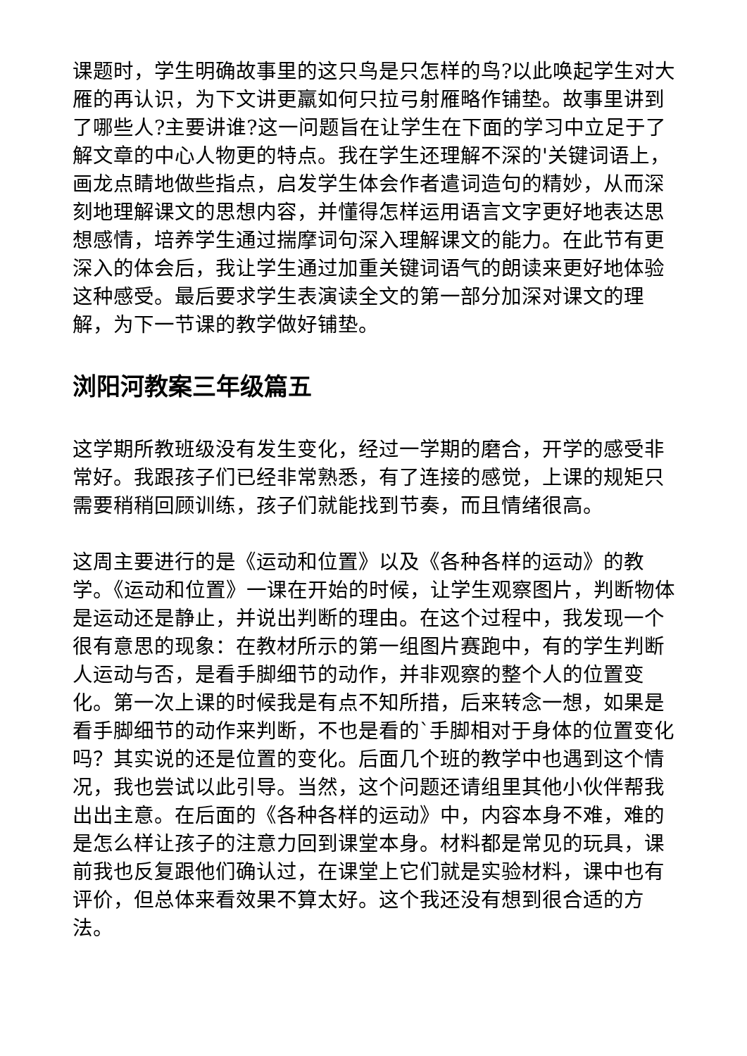课题时，学生明确故事里的这只鸟是只怎样的鸟?以此唤起学生对大雁的再认识，为下文讲更羸如何只拉弓射雁略作铺垫。故事里讲到了哪些人?主要讲谁?这一问题旨在让学生在下面的学习中立足于了解文章的中心人物更的特点。我在学生还理解不深的'关键词语上，画龙点睛地做些指点，启发学生体会作者遣词造句的精妙，从而深刻地理解课文的思想内容，并懂得怎样运用语言文字更好地表达思想感情，培养学生通过揣摩词句深入理解课文的能力。在此节有更深入的体会后，我让学生通过加重关键词语气的朗读来更好地体验这种感受。最后要求学生表演读全文的第一部分加深对课文的理解，为下一节课的教学做好铺垫。
浏阳河教案三年级篇五
这学期所教班级没有发生变化，经过一学期的磨合，开学的感受非常好。我跟孩子们已经非常熟悉，有了连接的感觉，上课的规矩只需要稍稍回顾训练，孩子们就能找到节奏，而且情绪很高。
这周主要进行的是《运动和位置》以及《各种各样的运动》的教学。《运动和位置》一课在开始的时候，让学生观察图片，判断物体是运动还是静止，并说出判断的理由。在这个过程中，我发现一个很有意思的现象：在教材所示的第一组图片赛跑中，有的学生判断人运动与否，是看手脚细节的动作，并非观察的整个人的位置变化。第一次上课的时候我是有点不知所措，后来转念一想，如果是看手脚细节的动作来判断，不也是看的`手脚相对于身体的位置变化吗？其实说的还是位置的变化。后面几个班的教学中也遇到这个情况，我也尝试以此引导。当然，这个问题还请组里其他小伙伴帮我出出主意。在后面的《各种各样的运动》中，内容本身不难，难的是怎么样让孩子的注意力回到课堂本身。材料都是常见的玩具，课前我也反复跟他们确认过，在课堂上它们就是实验材料，课中也有评价，但总体来看效果不算太好。这个我还没有想到很合适的方法。